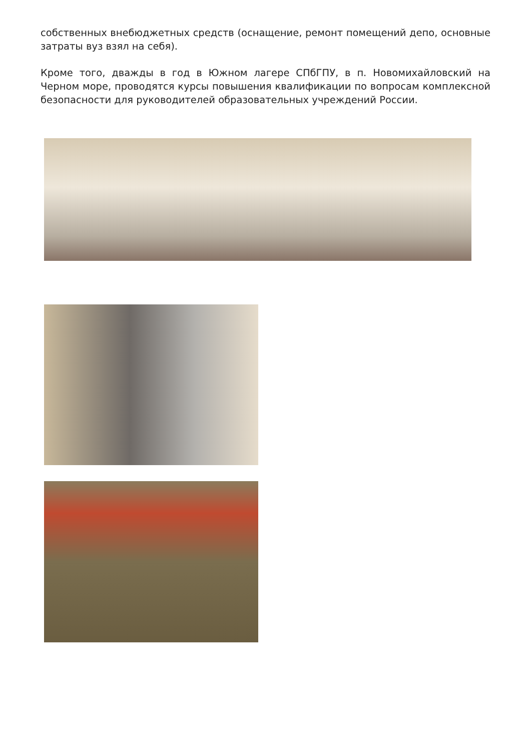собственных внебюджетных средств (оснащение, ремонт помещений депо, основные затраты вуз взял на себя).
Кроме того, дважды в год в Южном лагере СПбГПУ, в п. Новомихайловский на Черном море, проводятся курсы повышения квалификации по вопросам комплексной безопасности для руководителей образовательных учреждений России.